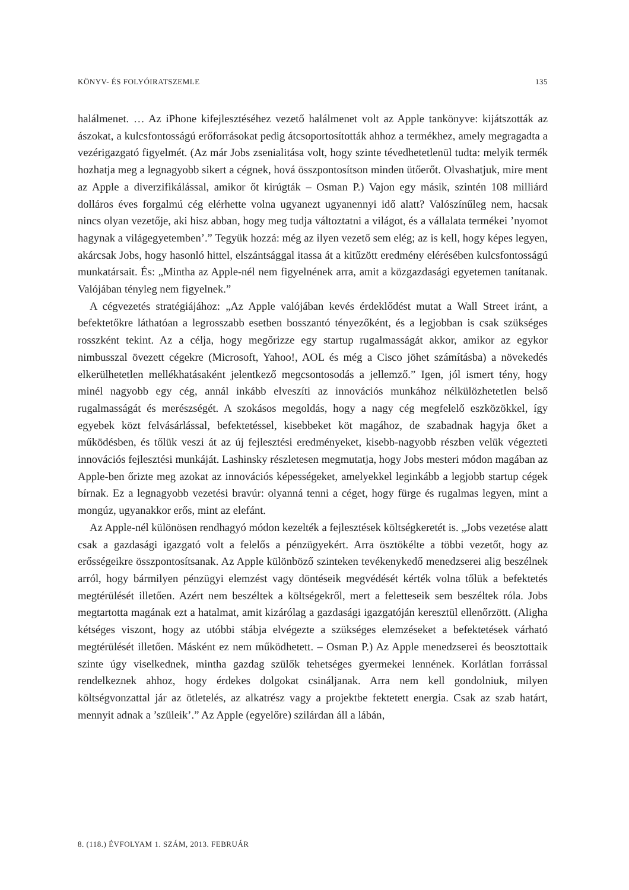KÖNYV- ÉS FOLYÓIRATSZEMLE 135
halálmenet. … Az iPhone kifejlesztéséhez vezető halálmenet volt az Apple tankönyve: kijátszották az ászokat, a kulcsfontosságú erőforrásokat pedig átcsoportosították ahhoz a termékhez, amely megragadta a vezérigazgató figyelmét. (Az már Jobs zsenialitása volt, hogy szinte tévedhetetlenül tudta: melyik termék hozhatja meg a legnagyobb sikert a cégnek, hová összpontosítson minden ütőerőt. Olvashatjuk, mire ment az Apple a diverzifikálással, amikor őt kirúgták – Osman P.) Vajon egy másik, szintén 108 milliárd dolláros éves forgalmú cég elérhette volna ugyanezt ugyanennyi idő alatt? Valószínűleg nem, hacsak nincs olyan vezetője, aki hisz abban, hogy meg tudja változtatni a világot, és a vállalata termékei ’nyomot hagynak a világegyetemben’.” Tegyük hozzá: még az ilyen vezető sem elég; az is kell, hogy képes legyen, akárcsak Jobs, hogy hasonló hittel, elszántsággal itassa át a kitűzött eredmény elérésében kulcsfontosságú munkatársait. És: „Mintha az Apple-nél nem figyelnének arra, amit a közgazdasági egyetemen tanítanak. Valójában tényleg nem figyelnek.”
A cégvezetés stratégiájához: „Az Apple valójában kevés érdeklődést mutat a Wall Street iránt, a befektetőkre láthatóan a legrosszabb esetben bosszantó tényezőként, és a legjobban is csak szükséges rosszként tekint. Az a célja, hogy megőrizze egy startup rugalmasságát akkor, amikor az egykor nimbusszal övezett cégekre (Microsoft, Yahoo!, AOL és még a Cisco jöhet számításba) a növekedés elkerülhetetlen mellékhatásaként jelentkező megcsontosodás a jellemző.” Igen, jól ismert tény, hogy minél nagyobb egy cég, annál inkább elveszíti az innovációs munkához nélkülözhetetlen belső rugalmasságát és merészségét. A szokásos megoldás, hogy a nagy cég megfelelő eszközökkel, így egyebek közt felvásárlással, befektetéssel, kisebbeket köt magához, de szabadnak hagyja őket a működésben, és tőlük veszi át az új fejlesztési eredményeket, kisebb-nagyobb részben velük végezteti innovációs fejlesztési munkáját. Lashinsky részletesen megmutatja, hogy Jobs mesteri módon magában az Apple-ben őrizte meg azokat az innovációs képességeket, amelyekkel leginkább a legjobb startup cégek bírnak. Ez a legnagyobb vezetési bravúr: olyanná tenni a céget, hogy fürge és rugalmas legyen, mint a mongúz, ugyanakkor erős, mint az elefánt.
Az Apple-nél különösen rendhagyó módon kezelték a fejlesztések költségkeretét is. „Jobs vezetése alatt csak a gazdasági igazgató volt a felelős a pénzügyekért. Arra ösztökélte a többi vezetőt, hogy az erősségeikre összpontosítsanak. Az Apple különböző szinteken tevékenykedő menedzserei alig beszélnek arról, hogy bármilyen pénzügyi elemzést vagy döntéseik megvédését kérték volna tőlük a befektetés megtérülését illetően. Azért nem beszéltek a költségekről, mert a feletteseik sem beszéltek róla. Jobs megtartotta magának ezt a hatalmat, amit kizárólag a gazdasági igazgatóján keresztül ellenőrzött. (Aligha kétséges viszont, hogy az utóbbi stábja elvégezte a szükséges elemzéseket a befektetések várható megtérülését illetően. Másként ez nem működhetett. – Osman P.) Az Apple menedzserei és beosztottaik szinte úgy viselkednek, mintha gazdag szülők tehetséges gyermekei lennének. Korlátlan forrással rendelkeznek ahhoz, hogy érdekes dolgokat csináljanak. Arra nem kell gondolniuk, milyen költségvonzattal jár az ötletelés, az alkatrész vagy a projektbe fektetett energia. Csak az szab határt, mennyit adnak a ’szüleik’.” Az Apple (egyelőre) szilárdan áll a lábán,
8. (118.) ÉVFOLYAM 1. SZÁM, 2013. FEBRUÁR